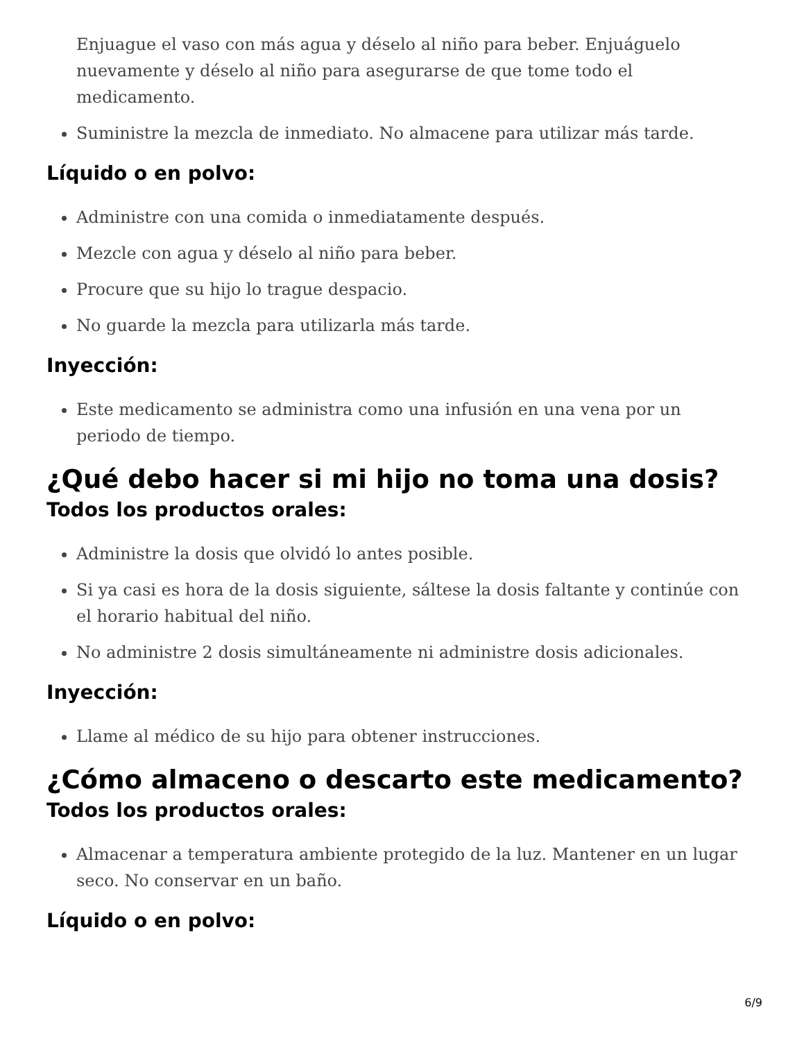Enjuague el vaso con más agua y déselo al niño para beber. Enjuáguelo nuevamente y déselo al niño para asegurarse de que tome todo el medicamento.
Suministre la mezcla de inmediato. No almacene para utilizar más tarde.
Líquido o en polvo:
Administre con una comida o inmediatamente después.
Mezcle con agua y déselo al niño para beber.
Procure que su hijo lo trague despacio.
No guarde la mezcla para utilizarla más tarde.
Inyección:
Este medicamento se administra como una infusión en una vena por un periodo de tiempo.
¿Qué debo hacer si mi hijo no toma una dosis?
Todos los productos orales:
Administre la dosis que olvidó lo antes posible.
Si ya casi es hora de la dosis siguiente, sáltese la dosis faltante y continúe con el horario habitual del niño.
No administre 2 dosis simultáneamente ni administre dosis adicionales.
Inyección:
Llame al médico de su hijo para obtener instrucciones.
¿Cómo almaceno o descarto este medicamento?
Todos los productos orales:
Almacenar a temperatura ambiente protegido de la luz. Mantener en un lugar seco. No conservar en un baño.
Líquido o en polvo:
6/9